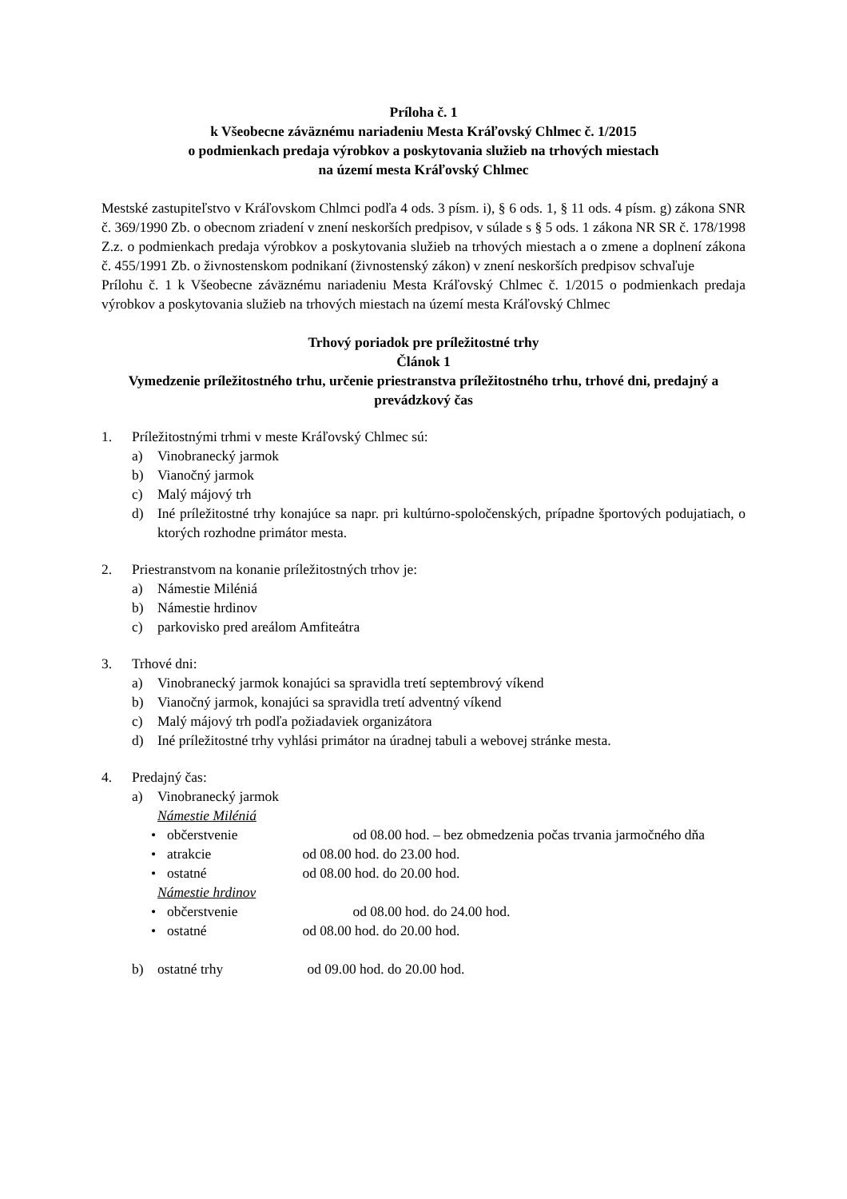Príloha č. 1
k Všeobecne záväznému nariadeniu Mesta Kráľovský Chlmec č. 1/2015
o podmienkach predaja výrobkov a poskytovania služieb na trhových miestach
na území mesta Kráľovský Chlmec
Mestské zastupiteľstvo v Kráľovskom Chlmci podľa 4 ods. 3 písm. i), § 6 ods. 1, § 11 ods. 4 písm. g) zákona SNR č. 369/1990 Zb. o obecnom zriadení v znení neskorších predpisov, v súlade s § 5 ods. 1 zákona NR SR č. 178/1998 Z.z. o podmienkach predaja výrobkov a poskytovania služieb na trhových miestach a o zmene a doplnení zákona č. 455/1991 Zb. o živnostenskom podnikaní (živnostenský zákon) v znení neskorších predpisov schvaľuje
Prílohu č. 1 k Všeobecne záväznému nariadeniu Mesta Kráľovský Chlmec č. 1/2015 o podmienkach predaja výrobkov a poskytovania služieb na trhových miestach na území mesta Kráľovský Chlmec
Trhový poriadok pre príležitostné trhy
Článok 1
Vymedzenie príležitostného trhu, určenie priestranstva príležitostného trhu, trhové dni, predajný a prevádzkový čas
1. Príležitostnými trhmi v meste Kráľovský Chlmec sú:
a) Vinobranecký jarmok
b) Vianočný jarmok
c) Malý májový trh
d) Iné príležitostné trhy konajúce sa napr. pri kultúrno-spoločenských, prípadne športových podujatiach, o ktorých rozhodne primátor mesta.
2. Priestranstvom na konanie príležitostných trhov je:
a) Námestie Miléniá
b) Námestie hrdinov
c) parkovisko pred areálom Amfiteátra
3. Trhové dni:
a) Vinobranecký jarmok konajúci sa spravidla tretí septembrový víkend
b) Vianočný jarmok, konajúci sa spravidla tretí adventný víkend
c) Malý májový trh podľa požiadaviek organizátora
d) Iné príležitostné trhy vyhlási primátor na úradnej tabuli a webovej stránke mesta.
4. Predajný čas:
a) Vinobranecký jarmok
Námestie Miléniá
• občerstvenie od 08.00 hod. – bez obmedzenia počas trvania jarmočného dňa
• atrakcie od 08.00 hod. do 23.00 hod.
• ostatné od 08.00 hod. do 20.00 hod.
Námestie hrdinov
• občerstvenie od 08.00 hod. do 24.00 hod.
• ostatné od 08.00 hod. do 20.00 hod.
b) ostatné trhy od 09.00 hod. do 20.00 hod.